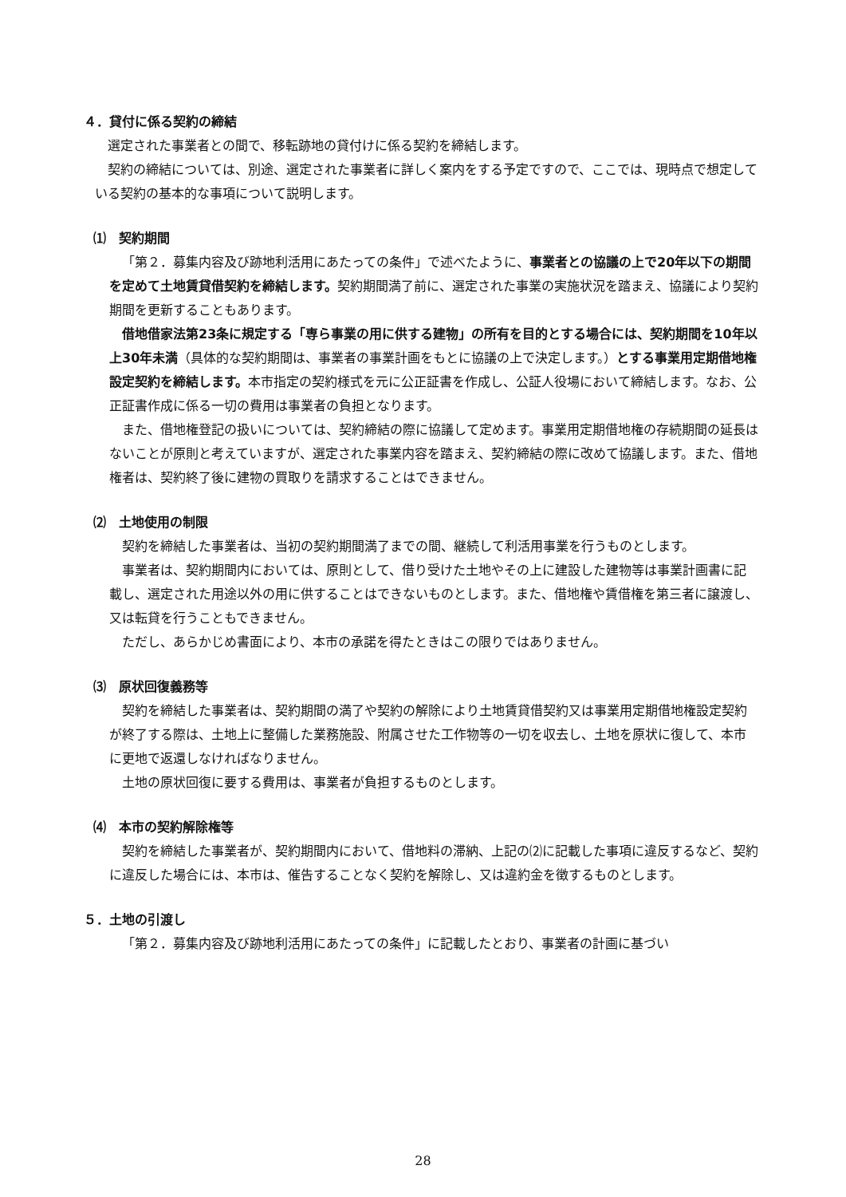４．貸付に係る契約の締結
選定された事業者との間で、移転跡地の貸付けに係る契約を締結します。
契約の締結については、別途、選定された事業者に詳しく案内をする予定ですので、ここでは、現時点で想定している契約の基本的な事項について説明します。
⑴　契約期間
「第２．募集内容及び跡地利活用にあたっての条件」で述べたように、事業者との協議の上で20年以下の期間を定めて土地賃貸借契約を締結します。契約期間満了前に、選定された事業の実施状況を踏まえ、協議により契約期間を更新することもあります。
借地借家法第23条に規定する「専ら事業の用に供する建物」の所有を目的とする場合には、契約期間を10年以上30年未満（具体的な契約期間は、事業者の事業計画をもとに協議の上で決定します。）とする事業用定期借地権設定契約を締結します。本市指定の契約様式を元に公正証書を作成し、公証人役場において締結します。なお、公正証書作成に係る一切の費用は事業者の負担となります。
また、借地権登記の扱いについては、契約締結の際に協議して定めます。事業用定期借地権の存続期間の延長はないことが原則と考えていますが、選定された事業内容を踏まえ、契約締結の際に改めて協議します。また、借地権者は、契約終了後に建物の買取りを請求することはできません。
⑵　土地使用の制限
契約を締結した事業者は、当初の契約期間満了までの間、継続して利活用事業を行うものとします。
事業者は、契約期間内においては、原則として、借り受けた土地やその上に建設した建物等は事業計画書に記載し、選定された用途以外の用に供することはできないものとします。また、借地権や賃借権を第三者に譲渡し、又は転貸を行うこともできません。
ただし、あらかじめ書面により、本市の承諾を得たときはこの限りではありません。
⑶　原状回復義務等
契約を締結した事業者は、契約期間の満了や契約の解除により土地賃貸借契約又は事業用定期借地権設定契約が終了する際は、土地上に整備した業務施設、附属させた工作物等の一切を収去し、土地を原状に復して、本市に更地で返還しなければなりません。
土地の原状回復に要する費用は、事業者が負担するものとします。
⑷　本市の契約解除権等
契約を締結した事業者が、契約期間内において、借地料の滞納、上記の⑵に記載した事項に違反するなど、契約に違反した場合には、本市は、催告することなく契約を解除し、又は違約金を徴するものとします。
５．土地の引渡し
「第２．募集内容及び跡地利活用にあたっての条件」に記載したとおり、事業者の計画に基づい
28